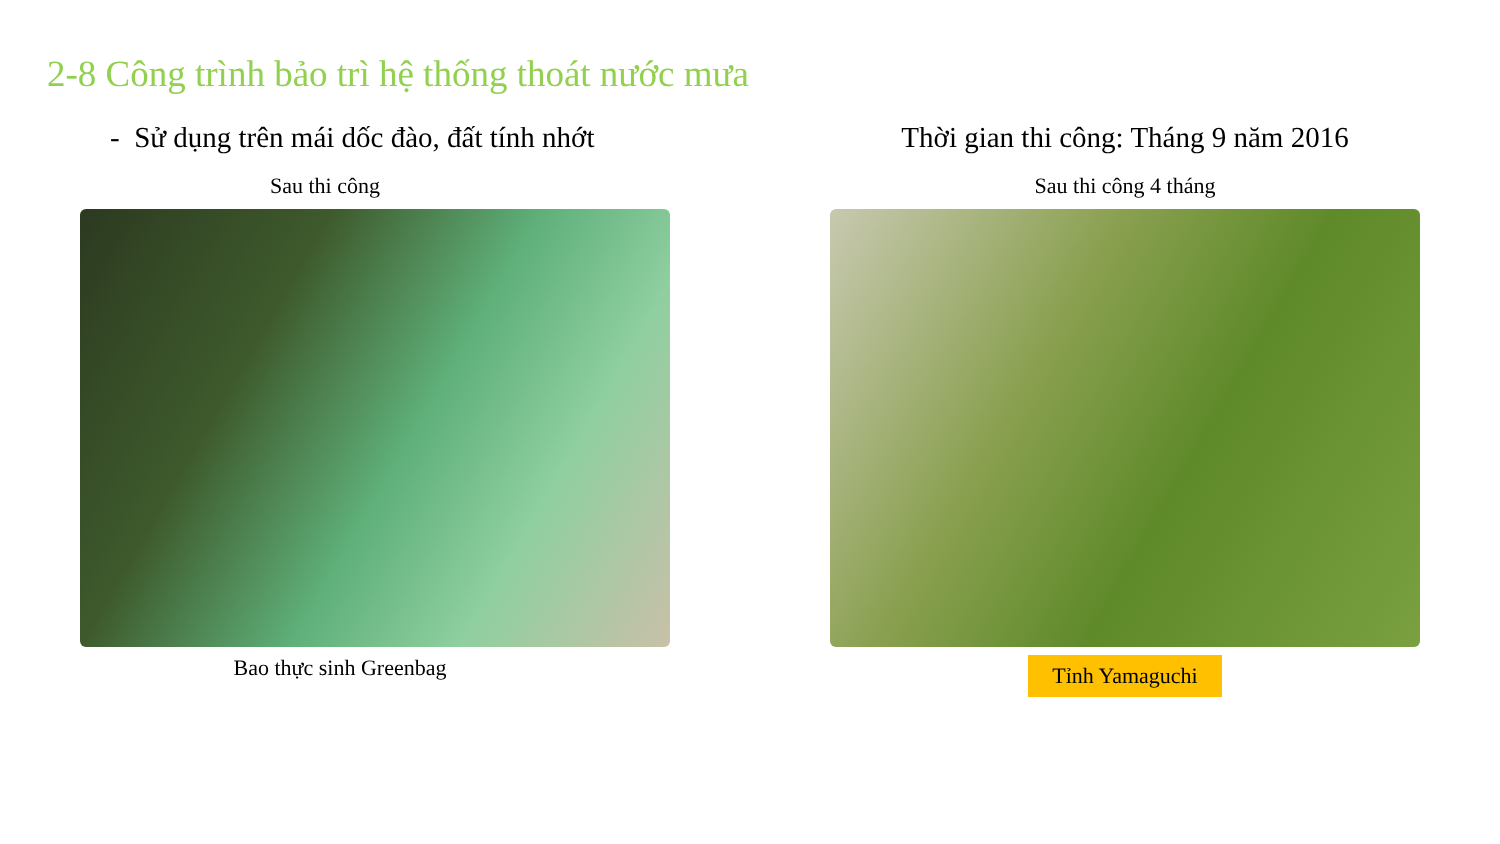2-8 Công trình bảo trì hệ thống thoát nước mưa
- Sử dụng trên mái dốc đào, đất tính nhớt
Sau thi công
Bao thực sinh Greenbag
Thời gian thi công: Tháng 9 năm 2016
Sau thi công 4 tháng
Tỉnh Yamaguchi